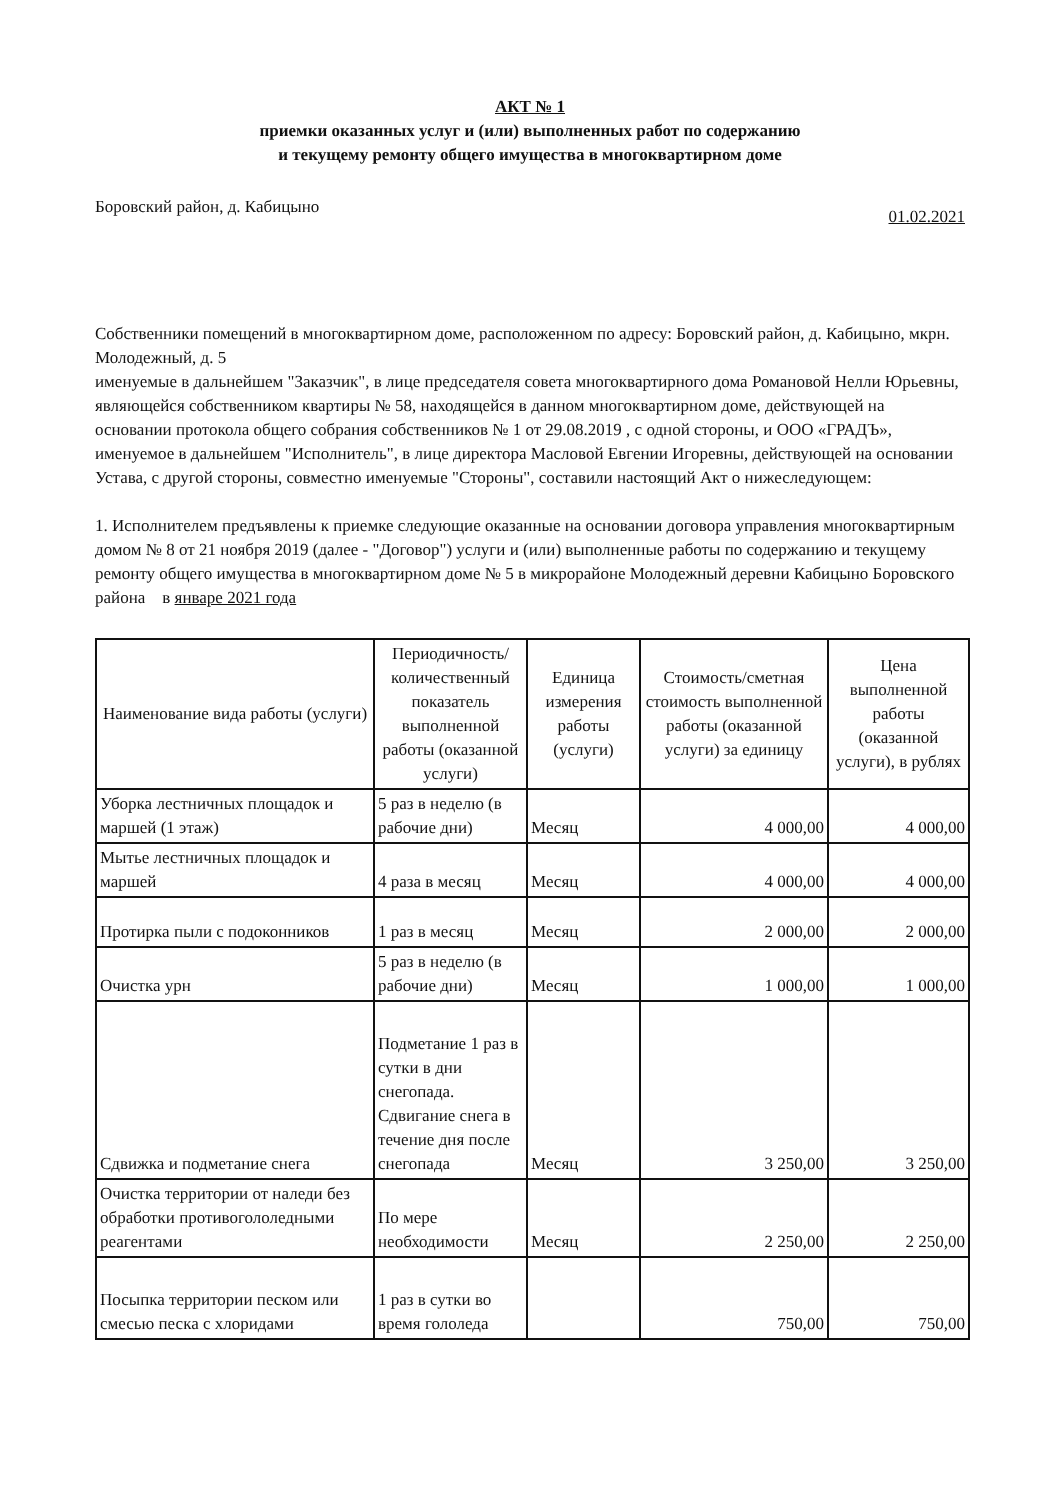АКТ № 1
приемки оказанных услуг и (или) выполненных работ по содержанию
и текущему ремонту общего имущества в многоквартирном доме
Боровский район, д. Кабицыно 01.02.2021
Собственники помещений в многоквартирном доме, расположенном по адресу: Боровский район, д. Кабицыно, мкрн. Молодежный, д. 5
именуемые в дальнейшем "Заказчик", в лице председателя совета многоквартирного дома Романовой Нелли Юрьевны, являющейся собственником квартиры № 58, находящейся в данном многоквартирном доме, действующей на основании протокола общего собрания собственников № 1 от 29.08.2019 , с одной стороны, и ООО «ГРАДЪ», именуемое в дальнейшем "Исполнитель", в лице директора Масловой Евгении Игоревны, действующей на основании Устава, с другой стороны, совместно именуемые "Стороны", составили настоящий Акт о нижеследующем:
1. Исполнителем предъявлены к приемке следующие оказанные на основании договора управления многоквартирным домом № 8 от 21 ноября 2019 (далее - "Договор") услуги и (или) выполненные работы по содержанию и текущему ремонту общего имущества в многоквартирном доме № 5 в микрорайоне Молодежный деревни Кабицыно Боровского района в январе 2021 года
| Наименование вида работы (услуги) | Периодичность/количественный показатель выполненной работы (оказанной услуги) | Единица измерения работы (услуги) | Стоимость/сметная стоимость выполненной работы (оказанной услуги) за единицу | Цена выполненной работы (оказанной услуги), в рублях |
| --- | --- | --- | --- | --- |
| Уборка лестничных площадок и маршей (1 этаж) | 5 раз в неделю (в рабочие дни) | Месяц | 4 000,00 | 4 000,00 |
| Мытье лестничных площадок и маршей | 4 раза в месяц | Месяц | 4 000,00 | 4 000,00 |
| Протирка пыли с подоконников | 1 раз в месяц | Месяц | 2 000,00 | 2 000,00 |
| Очистка урн | 5 раз в неделю (в рабочие дни) | Месяц | 1 000,00 | 1 000,00 |
| Сдвижка и подметание снега | Подметание 1 раз в сутки в дни снегопада. Сдвигание снега в течение дня после снегопада | Месяц | 3 250,00 | 3 250,00 |
| Очистка территории от наледи без обработки противогололедными реагентами | По мере необходимости | Месяц | 2 250,00 | 2 250,00 |
| Посыпка территории песком или смесью песка с хлоридами | 1 раз в сутки во время гололеда | | 750,00 | 750,00 |